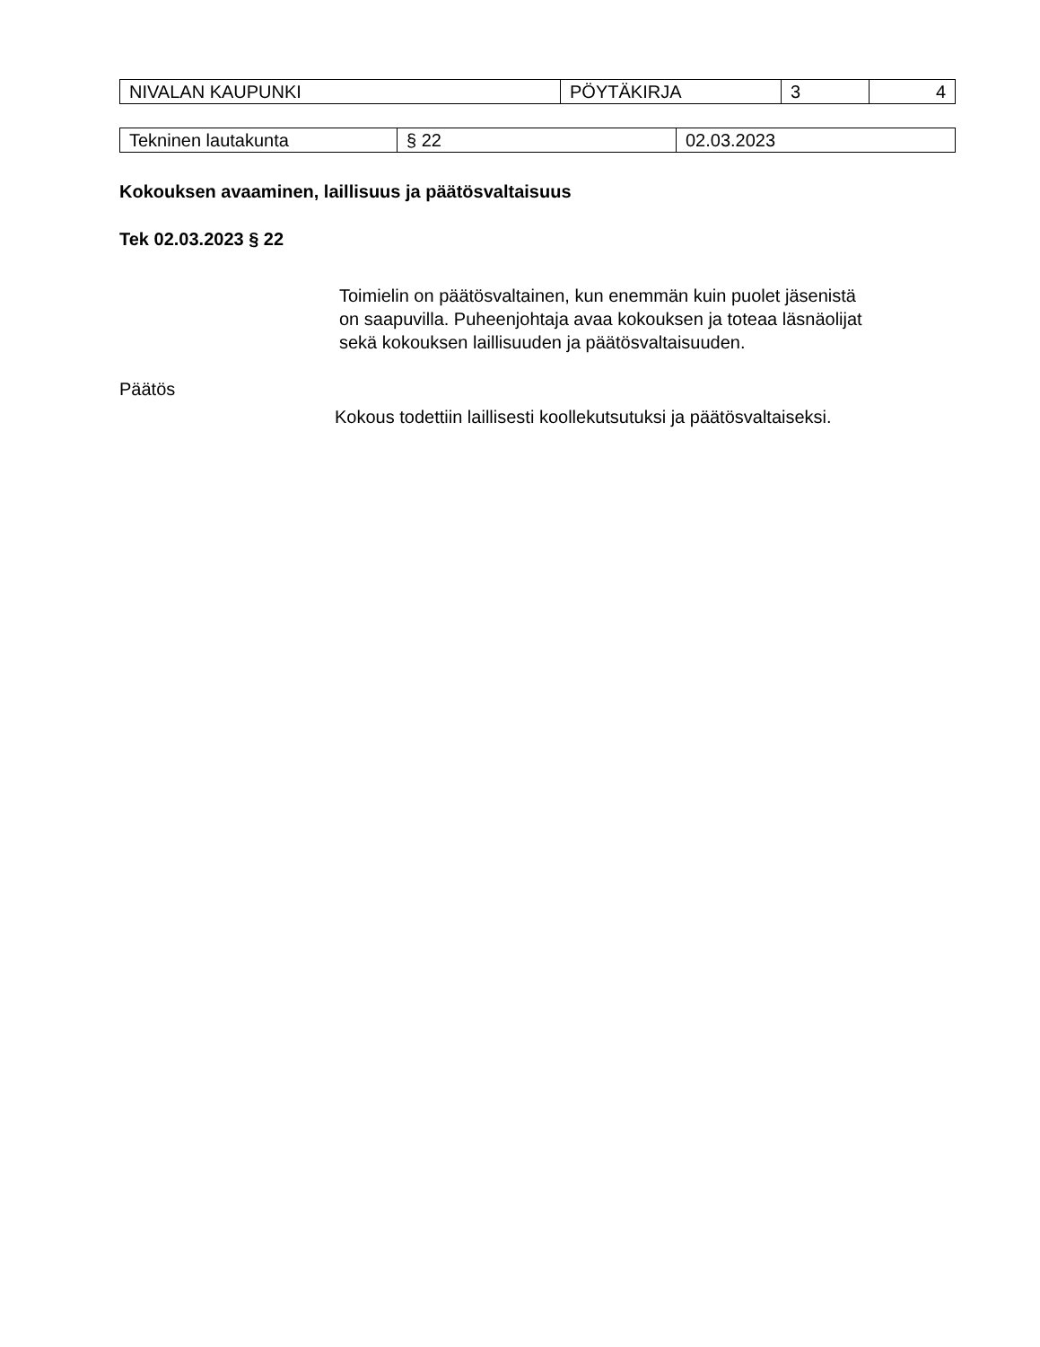| NIVALAN KAUPUNKI | PÖYTÄKIRJA | 3 | 4 |
| Tekninen lautakunta | § 22 | 02.03.2023 |
Kokouksen avaaminen, laillisuus ja päätösvaltaisuus
Tek 02.03.2023 § 22
Toimielin on päätösvaltainen, kun enemmän kuin puolet jäsenistä on saapuvilla. Puheenjohtaja avaa kokouksen ja toteaa läsnäolijat sekä kokouksen laillisuuden ja päätösvaltaisuuden.
Päätös
Kokous todettiin laillisesti koollekutsutuksi ja päätösvaltaiseksi.